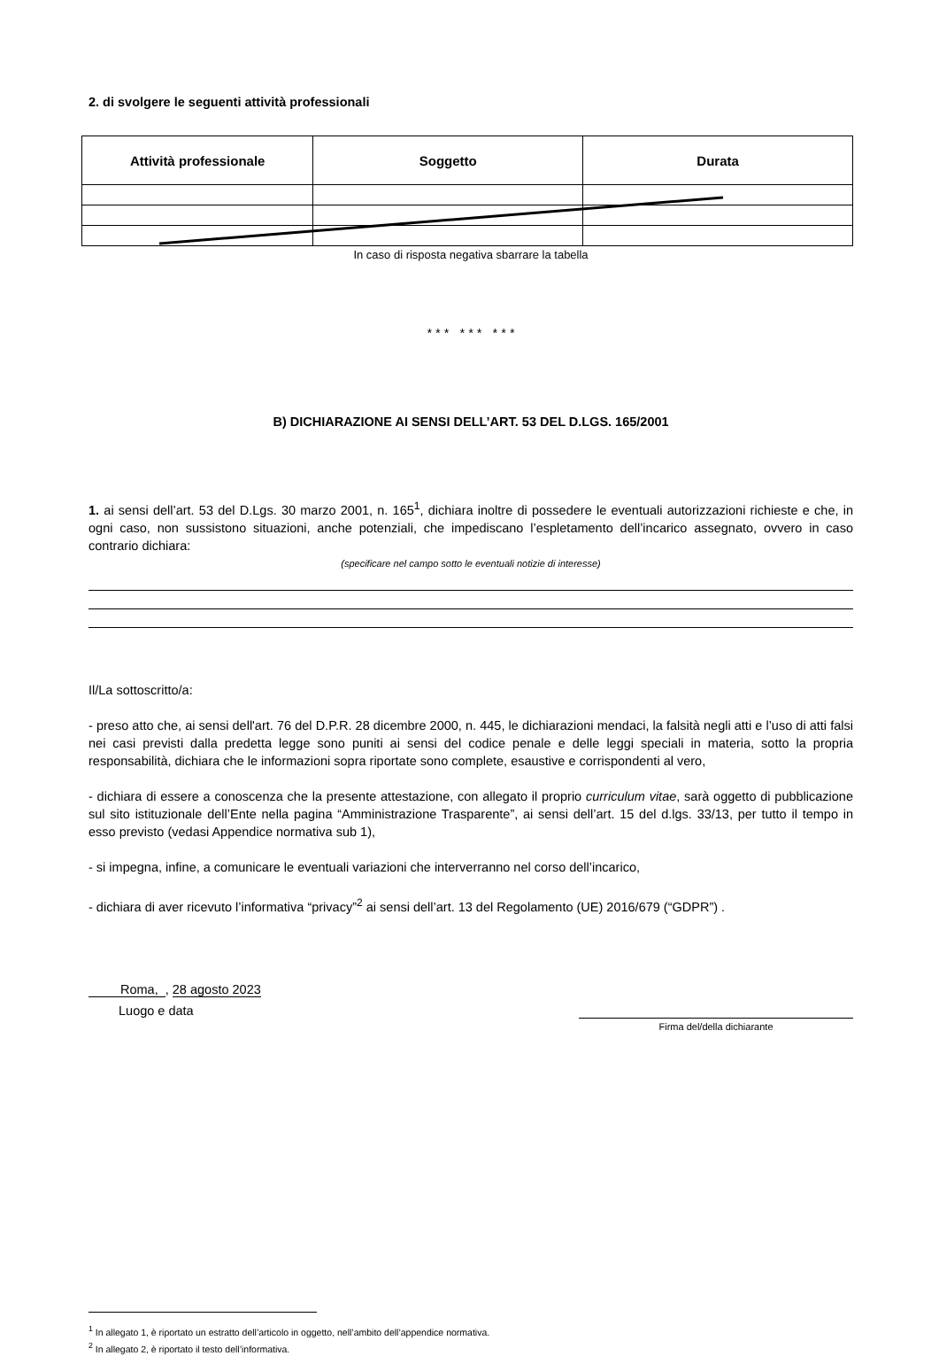2. di svolgere le seguenti attività professionali
| Attività professionale | Soggetto | Durata |
| --- | --- | --- |
In caso di risposta negativa sbarrare la tabella
* * * * * * * * *
B) DICHIARAZIONE AI SENSI DELL’ART. 53 DEL D.LGS. 165/2001
1. ai sensi dell’art. 53 del D.Lgs. 30 marzo 2001, n. 165<sup>1</sup>, dichiara inoltre di possedere le eventuali autorizzazioni richieste e che, in ogni caso, non sussistono situazioni, anche potenziali, che impediscano l’espletamento dell’incarico assegnato, ovvero in caso contrario dichiara:
(specificare nel campo sotto le eventuali notizie di interesse)
Il/La sottoscritto/a:
- preso atto che, ai sensi dell'art. 76 del D.P.R. 28 dicembre 2000, n. 445, le dichiarazioni mendaci, la falsità negli atti e l’uso di atti falsi nei casi previsti dalla predetta legge sono puniti ai sensi del codice penale e delle leggi speciali in materia, sotto la propria responsabilità, dichiara che le informazioni sopra riportate sono complete, esaustive e corrispondenti al vero,
- dichiara di essere a conoscenza che la presente attestazione, con allegato il proprio curriculum vitae, sarà oggetto di pubblicazione sul sito istituzionale dell’Ente nella pagina “Amministrazione Trasparente”, ai sensi dell’art. 15 del d.lgs. 33/13, per tutto il tempo in esso previsto (vedasi Appendice normativa sub 1),
- si impegna, infine, a comunicare le eventuali variazioni che interverranno nel corso dell’incarico,
- dichiara di aver ricevuto l’informativa “privacy”<sup>2</sup> ai sensi dell’art. 13 del Regolamento (UE) 2016/679 (“GDPR”) .
Roma,, 28 agosto 2023
Luogo e data
Firma del/della dichiarante
<sup>1</sup> In allegato 1, è riportato un estratto dell’articolo in oggetto, nell’ambito dell’appendice normativa.
<sup>2</sup> In allegato 2, è riportato il testo dell’informativa.